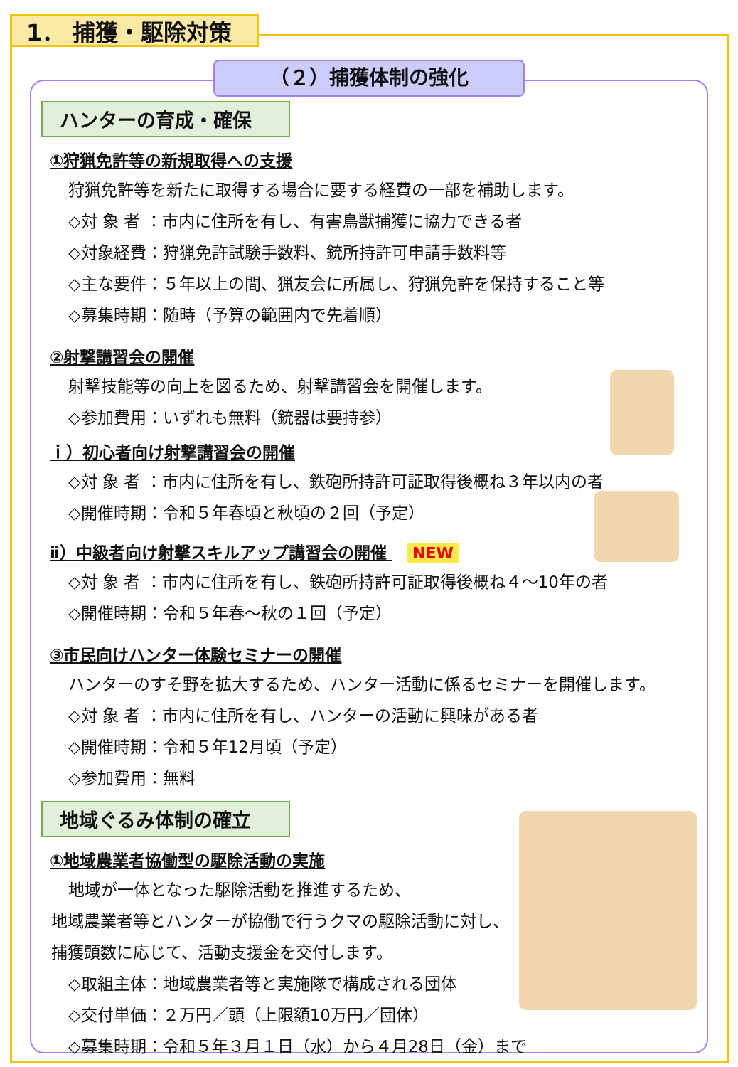1． 捕獲・駆除対策
（２）捕獲体制の強化
ハンターの育成・確保
①狩猟免許等の新規取得への支援
狩猟免許等を新たに取得する場合に要する経費の一部を補助します。
◇対 象 者 ：市内に住所を有し、有害鳥獣捕獲に協力できる者
◇対象経費：狩猟免許試験手数料、銃所持許可申請手数料等
◇主な要件：５年以上の間、猟友会に所属し、狩猟免許を保持すること等
◇募集時期：随時（予算の範囲内で先着順）
②射撃講習会の開催
射撃技能等の向上を図るため、射撃講習会を開催します。
◇参加費用：いずれも無料（銃器は要持参）
ｉ）初心者向け射撃講習会の開催
◇対 象 者 ：市内に住所を有し、鉄砲所持許可証取得後概ね３年以内の者
◇開催時期：令和５年春頃と秋頃の２回（予定）
ⅱ）中級者向け射撃スキルアップ講習会の開催 NEW
◇対 象 者 ：市内に住所を有し、鉄砲所持許可証取得後概ね４～10年の者
◇開催時期：令和５年春～秋の１回（予定）
③市民向けハンター体験セミナーの開催
ハンターのすそ野を拡大するため、ハンター活動に係るセミナーを開催します。
◇対 象 者 ：市内に住所を有し、ハンターの活動に興味がある者
◇開催時期：令和５年12月頃（予定）
◇参加費用：無料
地域ぐるみ体制の確立
①地域農業者協働型の駆除活動の実施
地域が一体となった駆除活動を推進するため、
地域農業者等とハンターが協働で行うクマの駆除活動に対し、
捕獲頭数に応じて、活動支援金を交付します。
◇取組主体：地域農業者等と実施隊で構成される団体
◇交付単価：２万円／頭（上限額10万円／団体）
◇募集時期：令和５年３月１日（水）から４月28日（金）まで